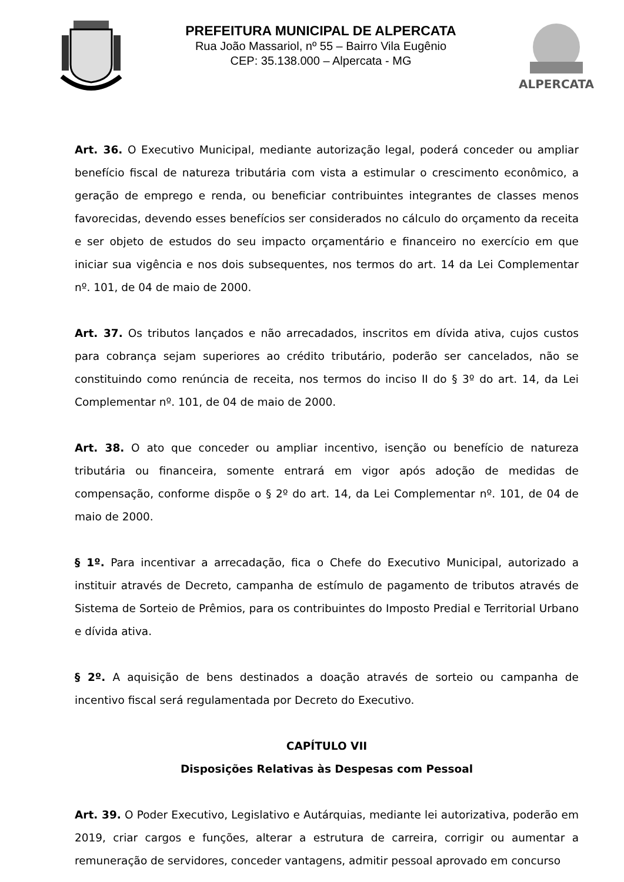PREFEITURA MUNICIPAL DE ALPERCATA
Rua João Massariol, nº 55 – Bairro Vila Eugênio
CEP: 35.138.000 – Alpercata - MG
ALPERCATA
Art. 36. O Executivo Municipal, mediante autorização legal, poderá conceder ou ampliar benefício fiscal de natureza tributária com vista a estimular o crescimento econômico, a geração de emprego e renda, ou beneficiar contribuintes integrantes de classes menos favorecidas, devendo esses benefícios ser considerados no cálculo do orçamento da receita e ser objeto de estudos do seu impacto orçamentário e financeiro no exercício em que iniciar sua vigência e nos dois subsequentes, nos termos do art. 14 da Lei Complementar nº. 101, de 04 de maio de 2000.
Art. 37. Os tributos lançados e não arrecadados, inscritos em dívida ativa, cujos custos para cobrança sejam superiores ao crédito tributário, poderão ser cancelados, não se constituindo como renúncia de receita, nos termos do inciso II do § 3º do art. 14, da Lei Complementar nº. 101, de 04 de maio de 2000.
Art. 38. O ato que conceder ou ampliar incentivo, isenção ou benefício de natureza tributária ou financeira, somente entrará em vigor após adoção de medidas de compensação, conforme dispõe o § 2º do art. 14, da Lei Complementar nº. 101, de 04 de maio de 2000.
§ 1º. Para incentivar a arrecadação, fica o Chefe do Executivo Municipal, autorizado a instituir através de Decreto, campanha de estímulo de pagamento de tributos através de Sistema de Sorteio de Prêmios, para os contribuintes do Imposto Predial e Territorial Urbano e dívida ativa.
§ 2º. A aquisição de bens destinados a doação através de sorteio ou campanha de incentivo fiscal será regulamentada por Decreto do Executivo.
CAPÍTULO VII
Disposições Relativas às Despesas com Pessoal
Art. 39. O Poder Executivo, Legislativo e Autárquias, mediante lei autorizativa, poderão em 2019, criar cargos e funções, alterar a estrutura de carreira, corrigir ou aumentar a remuneração de servidores, conceder vantagens, admitir pessoal aprovado em concurso